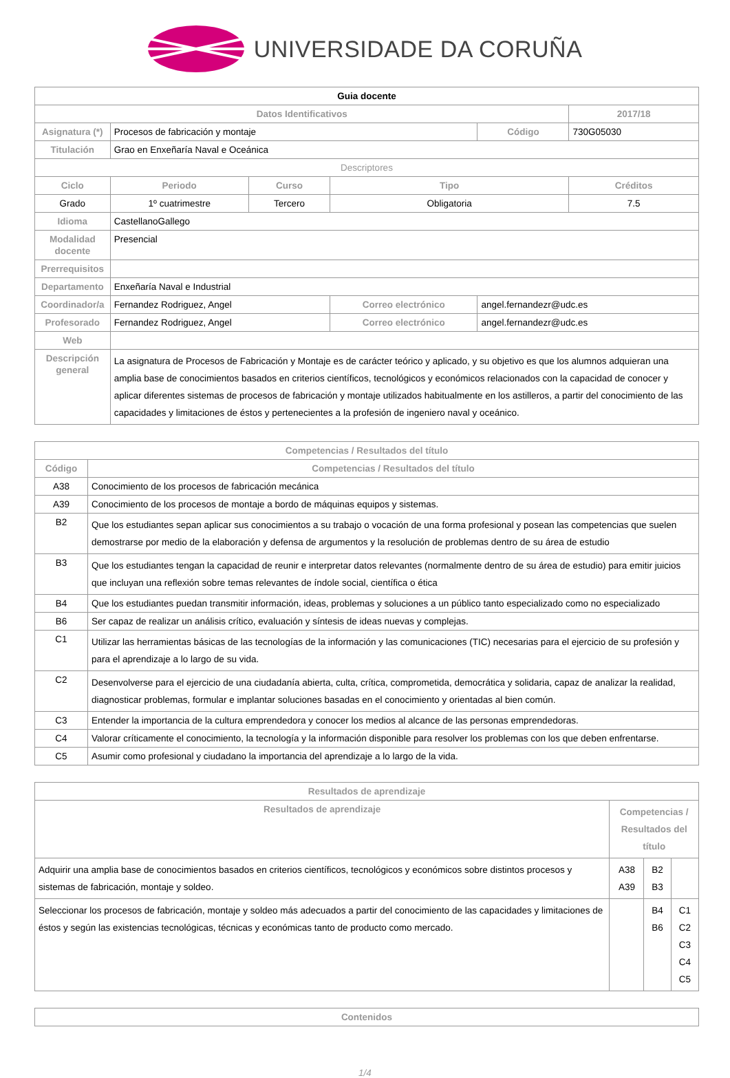UNIVERSIDADE DA CORUÑA
| Guia docente | | | | | |
| Datos Identificativos | | | | | 2017/18 |
| Asignatura (*) | Procesos de fabricación y montaje | | | Código | 730G05030 |
| Titulación | Grao en Enxeñaría Naval e Oceánica | | | | |
| Descriptores | | | | | |
| Ciclo | Periodo | Curso | Tipo | | Créditos |
| Grado | 1º cuatrimestre | Tercero | Obligatoria | | 7.5 |
| Idioma | CastellanoGallego | | | | |
| Modalidad docente | Presencial | | | | |
| Prerrequisitos | | | | | |
| Departamento | Enxeñaría Naval e Industrial | | | | |
| Coordinador/a | Fernandez Rodriguez, Angel | | Correo electrónico | angel.fernandezr@udc.es | |
| Profesorado | Fernandez Rodriguez, Angel | | Correo electrónico | angel.fernandezr@udc.es | |
| Web | | | | | |
| Descripción general | La asignatura de Procesos de Fabricación y Montaje es de carácter teórico y aplicado, y su objetivo es que los alumnos adquieran una amplia base de conocimientos basados en criterios científicos, tecnológicos y económicos relacionados con la capacidad de conocer y aplicar diferentes sistemas de procesos de fabricación y montaje utilizados habitualmente en los astilleros, a partir del conocimiento de las capacidades y limitaciones de éstos y pertenecientes a la profesión de ingeniero naval y oceánico. | | | | |
| Competencias / Resultados del título | |
| --- | --- |
| Código | Competencias / Resultados del título |
| A38 | Conocimiento de los procesos de fabricación mecánica |
| A39 | Conocimiento de los procesos de montaje a bordo de máquinas equipos y sistemas. |
| B2 | Que los estudiantes sepan aplicar sus conocimientos a su trabajo o vocación de una forma profesional y posean las competencias que suelen demostrarse por medio de la elaboración y defensa de argumentos y la resolución de problemas dentro de su área de estudio |
| B3 | Que los estudiantes tengan la capacidad de reunir e interpretar datos relevantes (normalmente dentro de su área de estudio) para emitir juicios que incluyan una reflexión sobre temas relevantes de índole social, científica o ética |
| B4 | Que los estudiantes puedan transmitir información, ideas, problemas y soluciones a un público tanto especializado como no especializado |
| B6 | Ser capaz de realizar un análisis crítico, evaluación y síntesis de ideas nuevas y complejas. |
| C1 | Utilizar las herramientas básicas de las tecnologías de la información y las comunicaciones (TIC) necesarias para el ejercicio de su profesión y para el aprendizaje a lo largo de su vida. |
| C2 | Desenvolverse para el ejercicio de una ciudadanía abierta, culta, crítica, comprometida, democrática y solidaria, capaz de analizar la realidad, diagnosticar problemas, formular e implantar soluciones basadas en el conocimiento y orientadas al bien común. |
| C3 | Entender la importancia de la cultura emprendedora y conocer los medios al alcance de las personas emprendedoras. |
| C4 | Valorar críticamente el conocimiento, la tecnología y la información disponible para resolver los problemas con los que deben enfrentarse. |
| C5 | Asumir como profesional y ciudadano la importancia del aprendizaje a lo largo de la vida. |
| Resultados de aprendizaje | | | |
| --- | --- | --- | --- |
| Resultados de aprendizaje | Competencias / Resultados del título | | |
| Adquirir una amplia base de conocimientos basados en criterios científicos, tecnológicos y económicos sobre distintos procesos y sistemas de fabricación, montaje y soldeo. | A38 A39 | B2 B3 | |
| Seleccionar los procesos de fabricación, montaje y soldeo más adecuados a partir del conocimiento de las capacidades y limitaciones de éstos y según las existencias tecnológicas, técnicas y económicas tanto de producto como mercado. | | B4 B6 | C1 C2 C3 C4 C5 |
| Contenidos |
| --- |
1/4